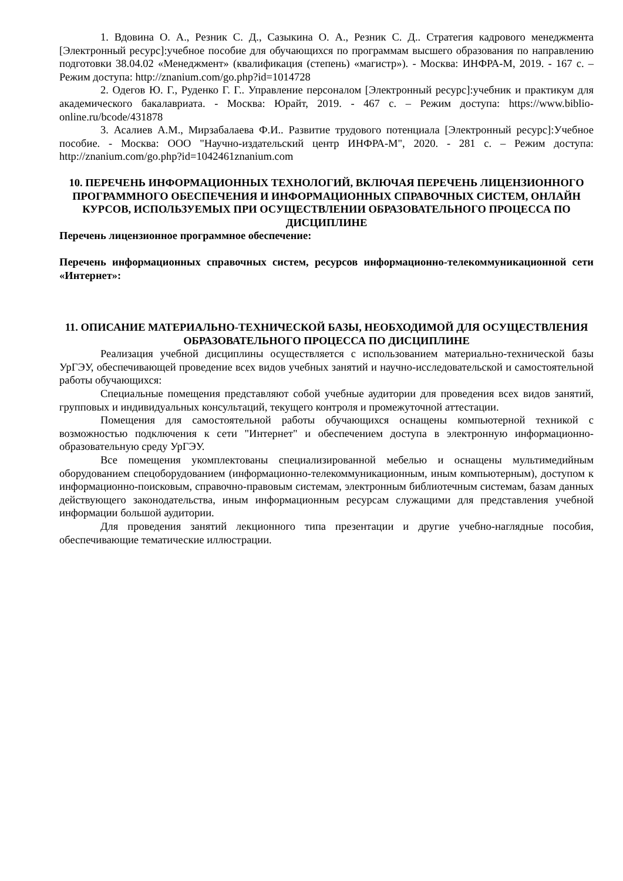1. Вдовина О. А., Резник С. Д., Сазыкина О. А., Резник С. Д.. Стратегия кадрового менеджмента [Электронный ресурс]:учебное пособие для обучающихся по программам высшего образования по направлению подготовки 38.04.02 «Менеджмент» (квалификация (степень) «магистр»). - Москва: ИНФРА-М, 2019. - 167 с. – Режим доступа: http://znanium.com/go.php?id=1014728
2. Одегов Ю. Г., Руденко Г. Г.. Управление персоналом [Электронный ресурс]:учебник и практикум для академического бакалавриата. - Москва: Юрайт, 2019. - 467 с. – Режим доступа: https://www.biblio-online.ru/bcode/431878
3. Асалиев А.М., Мирзабалаева Ф.И.. Развитие трудового потенциала [Электронный ресурс]:Учебное пособие. - Москва: ООО "Научно-издательский центр ИНФРА-М", 2020. - 281 с. – Режим доступа: http://znanium.com/go.php?id=1042461znanium.com
10. ПЕРЕЧЕНЬ ИНФОРМАЦИОННЫХ ТЕХНОЛОГИЙ, ВКЛЮЧАЯ ПЕРЕЧЕНЬ ЛИЦЕНЗИОННОГО ПРОГРАММНОГО ОБЕСПЕЧЕНИЯ И ИНФОРМАЦИОННЫХ СПРАВОЧНЫХ СИСТЕМ, ОНЛАЙН КУРСОВ, ИСПОЛЬЗУЕМЫХ ПРИ ОСУЩЕСТВЛЕНИИ ОБРАЗОВАТЕЛЬНОГО ПРОЦЕССА ПО ДИСЦИПЛИНЕ
Перечень лицензионное программное обеспечение:
Перечень информационных справочных систем, ресурсов информационно-телекоммуникационной сети «Интернет»:
11. ОПИСАНИЕ МАТЕРИАЛЬНО-ТЕХНИЧЕСКОЙ БАЗЫ, НЕОБХОДИМОЙ ДЛЯ ОСУЩЕСТВЛЕНИЯ ОБРАЗОВАТЕЛЬНОГО ПРОЦЕССА ПО ДИСЦИПЛИНЕ
Реализация учебной дисциплины осуществляется с использованием материально-технической базы УрГЭУ, обеспечивающей проведение всех видов учебных занятий и научно-исследовательской и самостоятельной работы обучающихся:
Специальные помещения представляют собой учебные аудитории для проведения всех видов занятий, групповых и индивидуальных консультаций, текущего контроля и промежуточной аттестации.
Помещения для самостоятельной работы обучающихся оснащены компьютерной техникой с возможностью подключения к сети "Интернет" и обеспечением доступа в электронную информационно-образовательную среду УрГЭУ.
Все помещения укомплектованы специализированной мебелью и оснащены мультимедийным оборудованием спецоборудованием (информационно-телекоммуникационным, иным компьютерным), доступом к информационно-поисковым, справочно-правовым системам, электронным библиотечным системам, базам данных действующего законодательства, иным информационным ресурсам служащими для представления учебной информации большой аудитории.
Для проведения занятий лекционного типа презентации и другие учебно-наглядные пособия, обеспечивающие тематические иллюстрации.